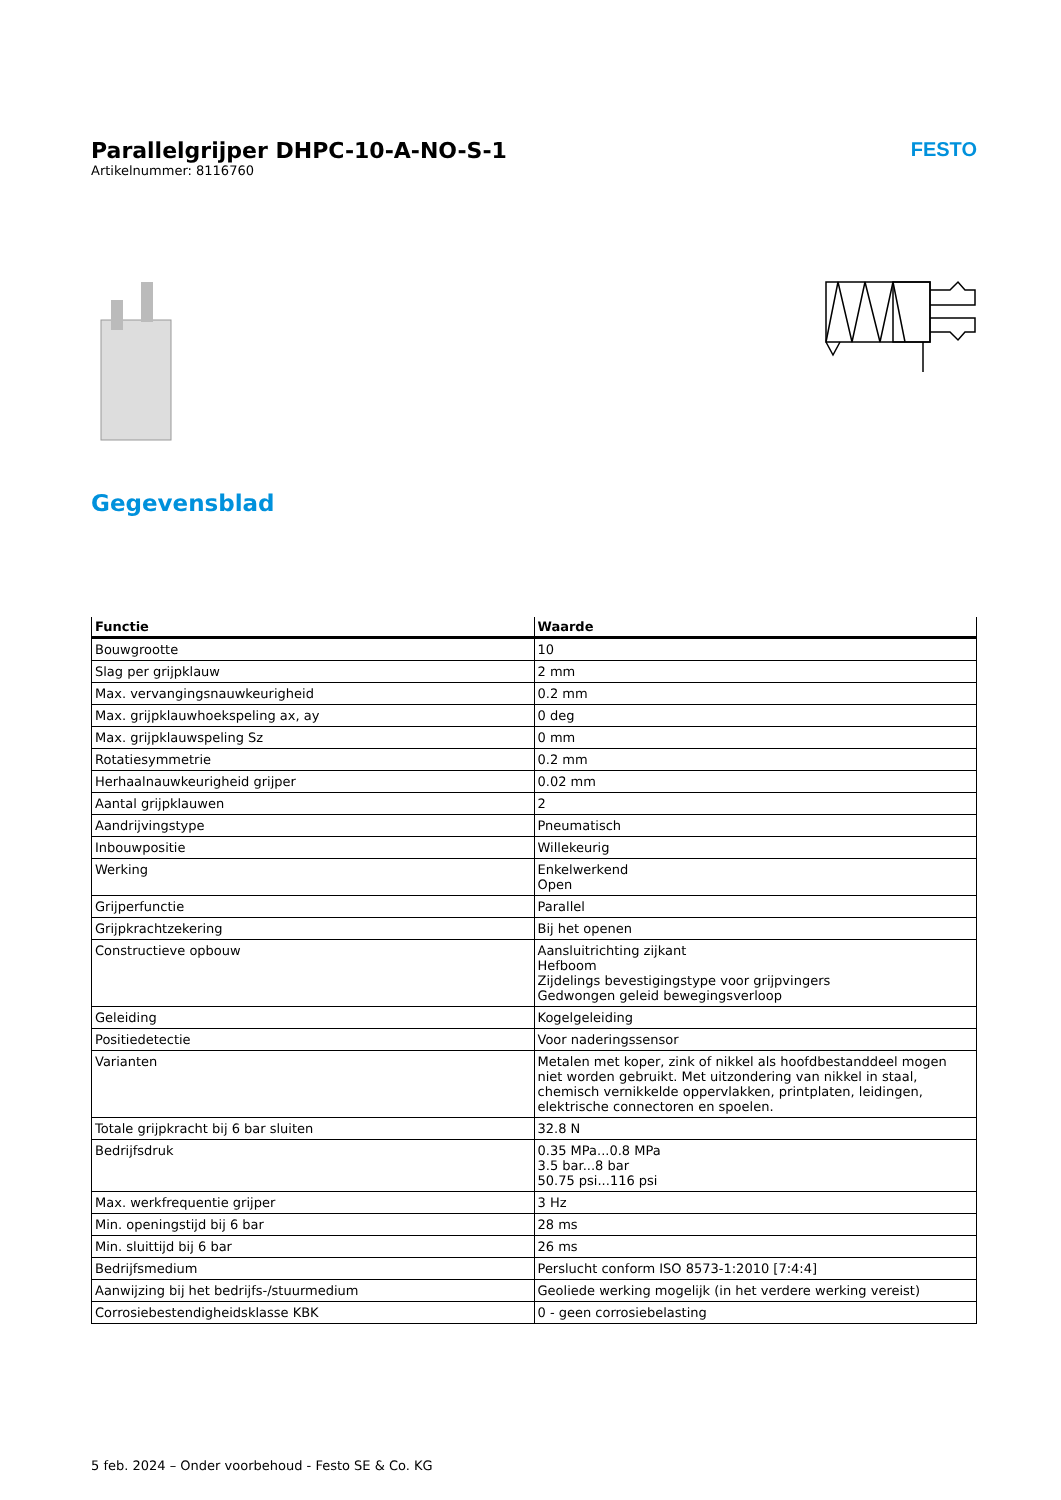Parallelgrijper DHPC-10-A-NO-S-1
Artikelnummer: 8116760
FESTO
Gegevensblad
| Functie | Waarde |
| --- | --- |
| Bouwgrootte | 10 |
| Slag per grijpklauw | 2 mm |
| Max. vervangingsnauwkeurigheid | 0.2 mm |
| Max. grijpklauwhoekspeling ax, ay | 0 deg |
| Max. grijpklauwspeling Sz | 0 mm |
| Rotatiesymmetrie | 0.2 mm |
| Herhaalnauwkeurigheid grijper | 0.02 mm |
| Aantal grijpklauwen | 2 |
| Aandrijvingstype | Pneumatisch |
| Inbouwpositie | Willekeurig |
| Werking | Enkelwerkend Open |
| Grijperfunctie | Parallel |
| Grijpkrachtzekering | Bij het openen |
| Constructieve opbouw | Aansluitrichting zijkant Hefboom Zijdelings bevestigingstype voor grijpvingers Gedwongen geleid bewegingsverloop |
| Geleiding | Kogelgeleiding |
| Positiedetectie | Voor naderingssensor |
| Varianten | Metalen met koper, zink of nikkel als hoofdbestanddeel mogen niet worden gebruikt. Met uitzondering van nikkel in staal, chemisch vernikkelde oppervlakken, printplaten, leidingen, elektrische connectoren en spoelen. |
| Totale grijpkracht bij 6 bar sluiten | 32.8 N |
| Bedrijfsdruk | 0.35 MPa...0.8 MPa 3.5 bar...8 bar 50.75 psi...116 psi |
| Max. werkfrequentie grijper | 3 Hz |
| Min. openingstijd bij 6 bar | 28 ms |
| Min. sluittijd bij 6 bar | 26 ms |
| Bedrijfsmedium | Perslucht conform ISO 8573-1:2010 [7:4:4] |
| Aanwijzing bij het bedrijfs-/stuurmedium | Geoliede werking mogelijk (in het verdere werking vereist) |
| Corrosiebestendigheidsklasse KBK | 0 - geen corrosiebelasting |
5 feb. 2024 – Onder voorbehoud - Festo SE & Co. KG